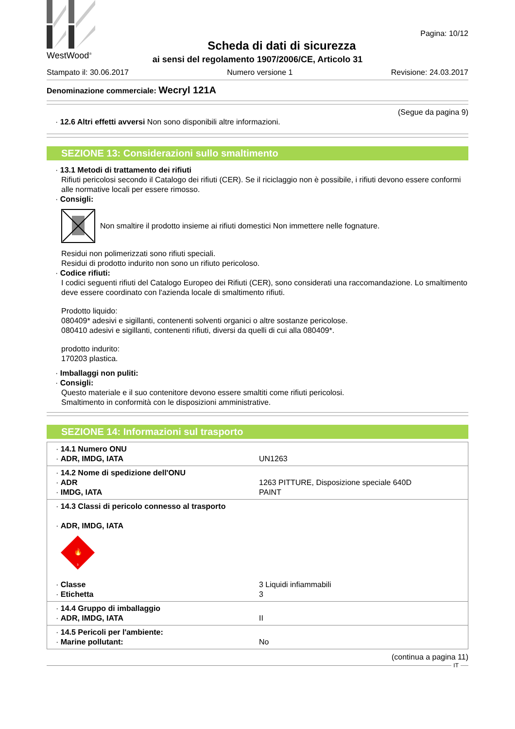WestWood<sup>®</sup>
Pagina: 10/12
Scheda di dati di sicurezza
ai sensi del regolamento 1907/2006/CE, Articolo 31
Stampato il: 30.06.2017 Numero versione 1 Revisione: 24.03.2017
Denominazione commerciale: Wecryl 121A
(Segue da pagina 9)
· 12.6 Altri effetti avversi Non sono disponibili altre informazioni.
SEZIONE 13: Considerazioni sullo smaltimento
· 13.1 Metodi di trattamento dei rifiuti
Rifiuti pericolosi secondo il Catalogo dei rifiuti (CER). Se il riciclaggio non è possibile, i rifiuti devono essere conformi alle normative locali per essere rimosso.
· Consigli:
Non smaltire il prodotto insieme ai rifiuti domestici Non immettere nelle fognature.
Residui non polimerizzati sono rifiuti speciali.
Residui di prodotto indurito non sono un rifiuto pericoloso.
· Codice rifiuti:
I codici seguenti rifiuti del Catalogo Europeo dei Rifiuti (CER), sono considerati una raccomandazione. Lo smaltimento deve essere coordinato con l'azienda locale di smaltimento rifiuti.
Prodotto liquido:
080409* adesivi e sigillanti, contenenti solventi organici o altre sostanze pericolose.
080410 adesivi e sigillanti, contenenti rifiuti, diversi da quelli di cui alla 080409*.
prodotto indurito:
170203 plastica.
· Imballaggi non puliti:
· Consigli:
Questo materiale e il suo contenitore devono essere smaltiti come rifiuti pericolosi.
Smaltimento in conformità con le disposizioni amministrative.
SEZIONE 14: Informazioni sul trasporto
| · 14.1 Numero ONU · ADR, IMDG, IATA | UN1263 |
| · 14.2 Nome di spedizione dell'ONU · ADR · IMDG, IATA | 1263 PITTURE, Disposizione speciale 640D PAINT |
| · 14.3 Classi di pericolo connesso al trasporto · ADR, IMDG, IATA 🔥 3 · Classe · Etichetta | 3 Liquidi infiammabili 3 |
| · 14.4 Gruppo di imballaggio · ADR, IMDG, IATA | II |
| · 14.5 Pericoli per l'ambiente: · Marine pollutant: | No |
(continua a pagina 11)
IT